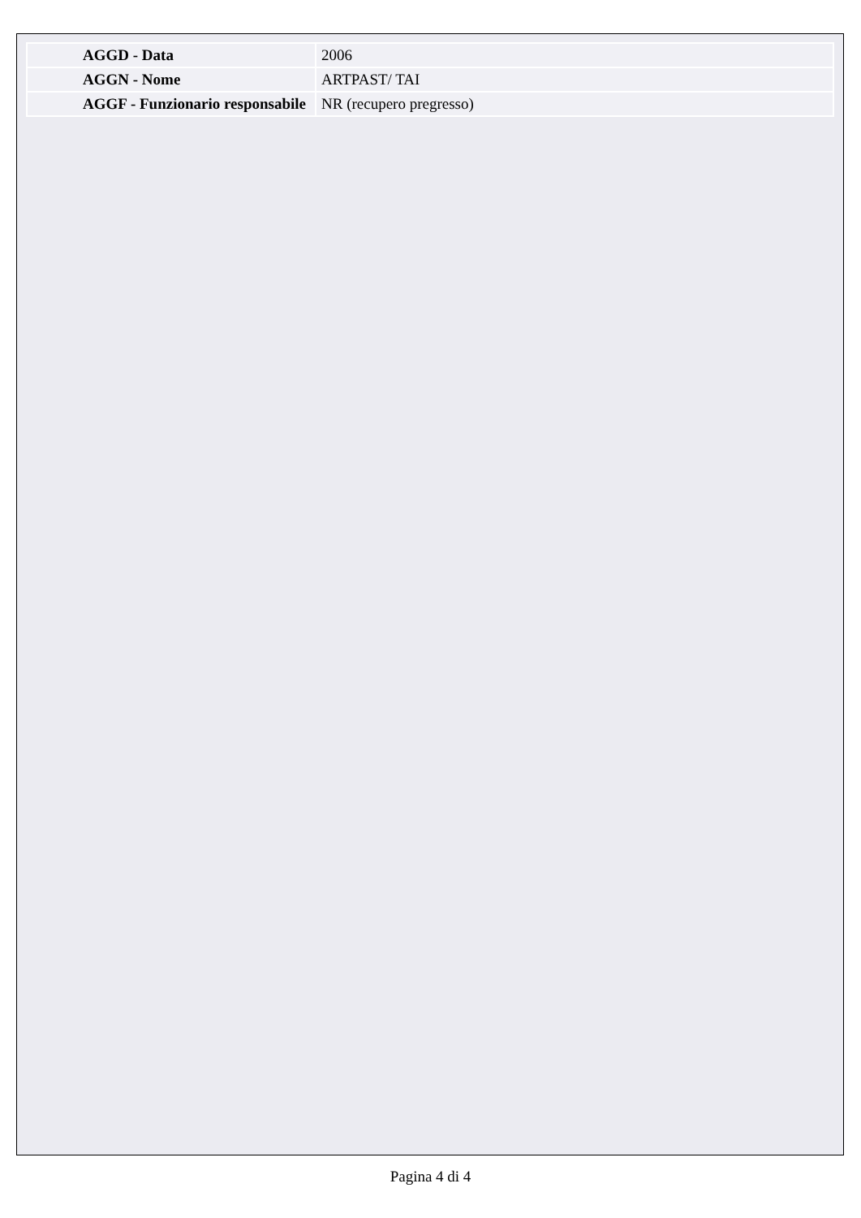| AGGD - Data | 2006 |
| AGGN - Nome | ARTPAST/ TAI |
| AGGF - Funzionario responsabile | NR (recupero pregresso) |
Pagina 4 di 4